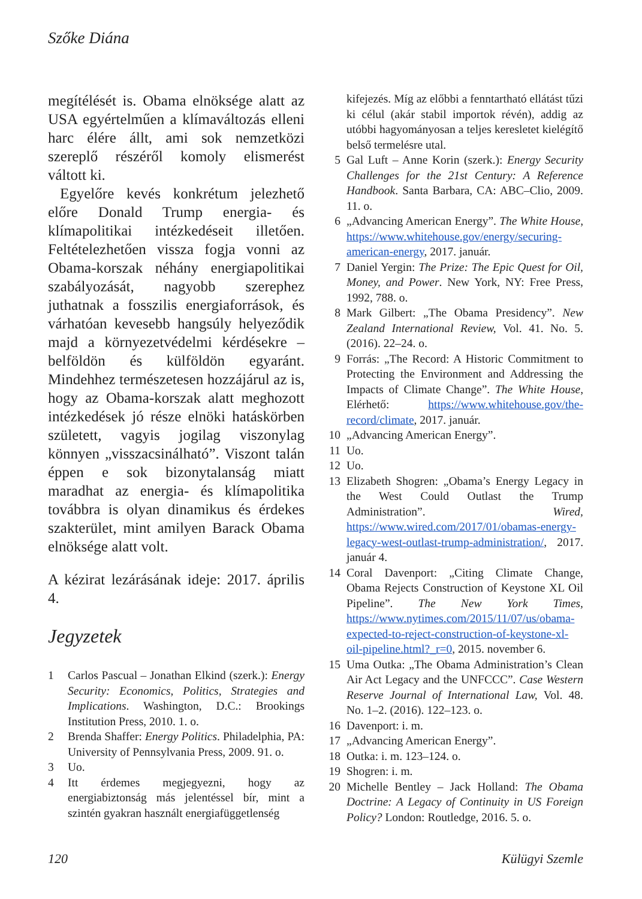Szőke Diána
megítélését is. Obama elnöksége alatt az USA egyértelműen a klímaváltozás elleni harc élére állt, ami sok nemzetközi szereplő részéről komoly elismerést váltott ki.
Egyelőre kevés konkrétum jelezhető előre Donald Trump energia- és klímapolitikai intézkedéseit illetően. Feltételezhetően vissza fogja vonni az Obama-korszak néhány energiapolitikai szabályozását, nagyobb szerephez juthatnak a fosszilis energiaforrások, és várhatóan kevesebb hangsúly helyeződik majd a környezetvédelmi kérdésekre – belföldön és külföldön egyaránt. Mindehhez természetesen hozzájárul az is, hogy az Obama-korszak alatt meghozott intézkedések jó része elnöki hatáskörben született, vagyis jogilag viszonylag könnyen „visszacsinálható”. Viszont talán éppen e sok bizonytalanság miatt maradhat az energia- és klímapolitika továbbra is olyan dinamikus és érdekes szakterület, mint amilyen Barack Obama elnöksége alatt volt.
A kézirat lezárásának ideje: 2017. április 4.
Jegyzetek
1 Carlos Pascual – Jonathan Elkind (szerk.): Energy Security: Economics, Politics, Strategies and Implications. Washington, D.C.: Brookings Institution Press, 2010. 1. o.
2 Brenda Shaffer: Energy Politics. Philadelphia, PA: University of Pennsylvania Press, 2009. 91. o.
3 Uo.
4 Itt érdemes megjegyezni, hogy az energiabiztonság más jelentéssel bír, mint a szintén gyakran használt energiafüggetlenség
kifejezés. Míg az előbbi a fenntartható ellátást tűzi ki célul (akár stabil importok révén), addig az utóbbi hagyományosan a teljes keresletet kielégítő belső termelésre utal.
5 Gal Luft – Anne Korin (szerk.): Energy Security Challenges for the 21st Century: A Reference Handbook. Santa Barbara, CA: ABC–Clio, 2009. 11. o.
6 „Advancing American Energy”. The White House, https://www.whitehouse.gov/energy/securing-american-energy, 2017. január.
7 Daniel Yergin: The Prize: The Epic Quest for Oil, Money, and Power. New York, NY: Free Press, 1992, 788. o.
8 Mark Gilbert: „The Obama Presidency”. New Zealand International Review, Vol. 41. No. 5. (2016). 22–24. o.
9 Forrás: „The Record: A Historic Commitment to Protecting the Environment and Addressing the Impacts of Climate Change”. The White House, Elérhető: https://www.whitehouse.gov/the-record/climate, 2017. január.
10 „Advancing American Energy”.
11 Uo.
12 Uo.
13 Elizabeth Shogren: „Obama’s Energy Legacy in the West Could Outlast the Trump Administration”. Wired, https://www.wired.com/2017/01/obamas-energy-legacy-west-outlast-trump-administration/, 2017. január 4.
14 Coral Davenport: „Citing Climate Change, Obama Rejects Construction of Keystone XL Oil Pipeline”. The New York Times, https://www.nytimes.com/2015/11/07/us/obama-expected-to-reject-construction-of-keystone-xl-oil-pipeline.html?_r=0, 2015. november 6.
15 Uma Outka: „The Obama Administration’s Clean Air Act Legacy and the UNFCCC”. Case Western Reserve Journal of International Law, Vol. 48. No. 1–2. (2016). 122–123. o.
16 Davenport: i. m.
17 „Advancing American Energy”.
18 Outka: i. m. 123–124. o.
19 Shogren: i. m.
20 Michelle Bentley – Jack Holland: The Obama Doctrine: A Legacy of Continuity in US Foreign Policy? London: Routledge, 2016. 5. o.
120 Külügyi Szemle